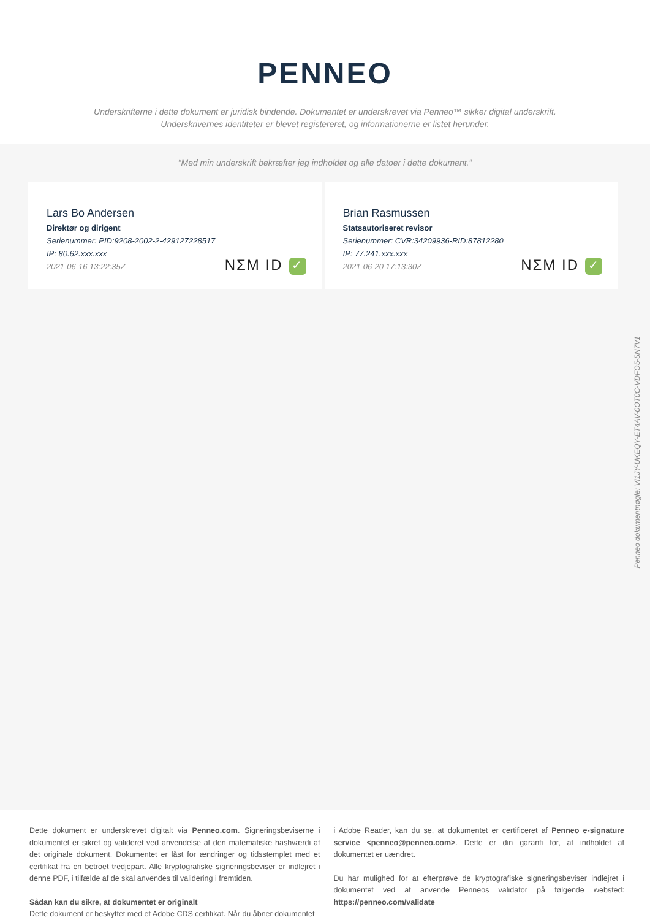PENNEO
Underskrifterne i dette dokument er juridisk bindende. Dokumentet er underskrevet via Penneo™ sikker digital underskrift.
Underskrivernes identiteter er blevet registereret, og informationerne er listet herunder.
“Med min underskrift bekræfter jeg indholdet og alle datoer i dette dokument.”
Lars Bo Andersen
Direktør og dirigent
Serienummer: PID:9208-2002-2-429127228517
IP: 80.62.xxx.xxx
2021-06-16 13:22:35Z
NΣM ID ✓
Brian Rasmussen
Statsautoriseret revisor
Serienummer: CVR:34209936-RID:87812280
IP: 77.241.xxx.xxx
2021-06-20 17:13:30Z
NΣM ID ✓
Penneo dokumentnøgle: VI1JY-UKEQY-ET4AV-0OT0C-VDFO5-5N7V1
Dette dokument er underskrevet digitalt via Penneo.com. Signeringsbeviserne i dokumentet er sikret og valideret ved anvendelse af den matematiske hashværdi af det originale dokument. Dokumentet er låst for ændringer og tidsstemplet med et certifikat fra en betroet tredjepart. Alle kryptografiske signeringsbeviser er indlejret i denne PDF, i tilfælde af de skal anvendes til validering i fremtiden.
Sådan kan du sikre, at dokumentet er originalt
Dette dokument er beskyttet med et Adobe CDS certifikat. Når du åbner dokumentet
i Adobe Reader, kan du se, at dokumentet er certificeret af Penneo e-signature service <penneo@penneo.com>. Dette er din garanti for, at indholdet af dokumentet er uændret.
Du har mulighed for at efterprøve de kryptografiske signeringsbeviser indlejret i dokumentet ved at anvende Penneos validator på følgende websted: https://penneo.com/validate